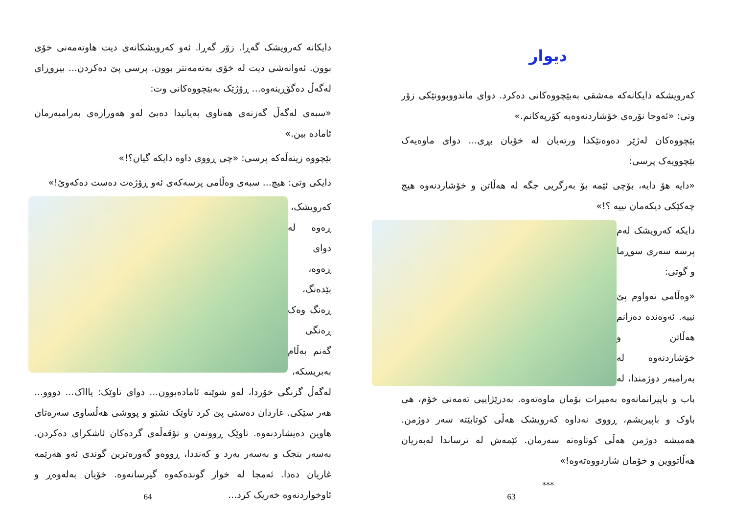دایکانە کەرویشک گەڕا. زۆر گەڕا. ئەو کەرویشکانەی دیت هاوتەمەنی خۆی بوون. ئەوانەشی دیت لە خۆی بەتەمەنتر بوون. پرسی پێ دەکردن... بیروڕای لەگەڵ دەگۆڕینەوە... ڕۆژێک بەبێچووەکانی وت:
«سبەی لەگەڵ گەزنەی هەتاوی بەیانیدا دەبێ لەو هەورازەی بەرامبەرمان ئامادە بین.»
بێچووە زیتەڵەکە پرسی: «چی ڕووی داوە دایکە گیان؟!»
دایکی وتی: هیچ... سبەی وەڵامی پرسەکەی ئەو ڕۆژەت دەست دەکەوێ!»
کەرویشک، ڕەوە لە دوای ڕەوە، بێدەنگ، ڕەنگ وەک ڕەنگی گەنم بەڵام بەبریسکە، لەگەڵ گزنگی خۆردا، لەو شوێنە ئامادەبوون... دوای تاوێک: یاااک... دووو... هەر سێکی. غاردان دەستی پێ کرد تاوێک نشێو و پووشی هەڵساوی سەرەتای هاوین دەیشاردنەوە. تاوێک ڕووتەن و تۆقەڵەی گردەکان ئاشکرای دەکردن. بەسەر بنجک و بەسەر بەرد و کەنددا، ڕووەو گەورەترین گوندی ئەو هەرێمە غاریان دەدا. ئەمجا لە خوار گوندەکەوە گیرسانەوە. خۆیان بەلەوەڕ و ئاوخواردنەوە خەریک کرد...
64
دیوار
کەرویشکە دایکانەکە مەشقی بەبێچووەکانی دەکرد. دوای ماندووبوونێکی زۆر وتی: «ئەوجا نۆرەی خۆشاردنەوەیە کۆرپەکانم.»
بێچووەکان لەژێر دەوەنێکدا ورتەیان لە خۆیان بڕی... دوای ماوەیەک بێچوویەک پرسی:
«دایە هۆ دایە، بۆچی ئێمە بۆ بەرگریی جگە لە هەڵاتن و خۆشاردنەوە هیچ چەکێکی دیکەمان نییە ؟!»
دایکە کەرویشک لەم پرسە سەری سوڕما و گوتی:
«وەڵامی تەواوم پێ نییە. ئەوەندە دەزانم هەڵاتن و خۆشاردنەوە لە بەرامبەر دوژمندا، لە باب و باپیرانمانەوە بەمیرات بۆمان ماوەتەوە. بەدرێژاییی تەمەنی خۆم، هی باوک و باپیریشم، ڕووی نەداوە کەرویشک هەڵی کوتابێتە سەر دوژمن. هەمیشە دوژمن هەڵی کوتاوەتە سەرمان. ئێمەش لە ترساندا لەبەریان هەڵاتووین و خۆمان شاردووەتەوە!»
***
63